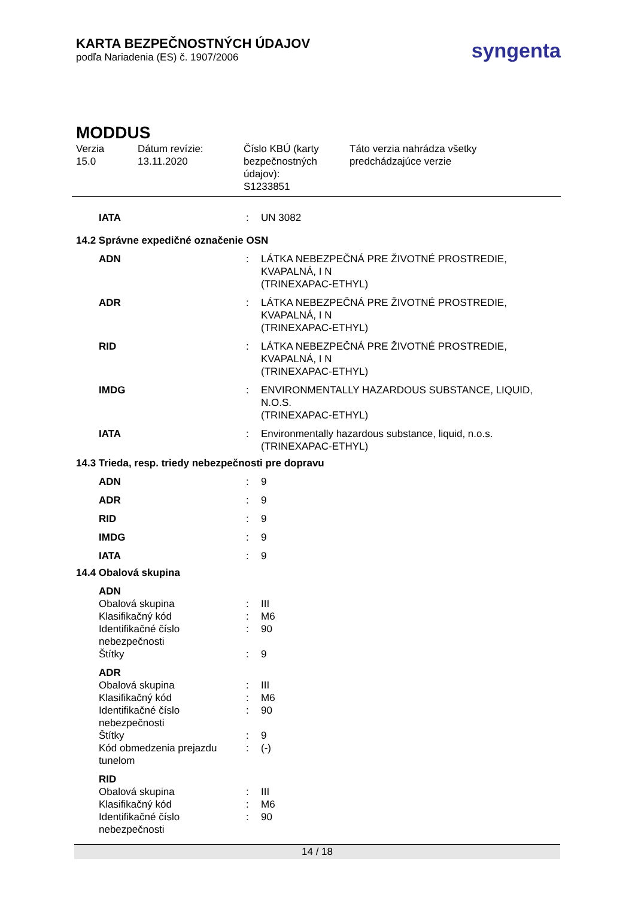syngenta
KARTA BEZPEČNOSTNÝCH ÚDAJOV
podľa Nariadenia (ES) č. 1907/2006
MODDUS
Verzia
15.0
Dátum revízie:
13.11.2020
Číslo KBÚ (karty bezpečnostných údajov):
S1233851
Táto verzia nahrádza všetky
predchádzajúce verzie
| IATA | : | UN 3082 |
14.2 Správne expedičné označenie OSN
| ADN | : | LÁTKA NEBEZPEČNÁ PRE ŽIVOTNÉ PROSTREDIE, KVAPALNÁ, I N (TRINEXAPAC-ETHYL) |
| ADR | : | LÁTKA NEBEZPEČNÁ PRE ŽIVOTNÉ PROSTREDIE, KVAPALNÁ, I N (TRINEXAPAC-ETHYL) |
| RID | : | LÁTKA NEBEZPEČNÁ PRE ŽIVOTNÉ PROSTREDIE, KVAPALNÁ, I N (TRINEXAPAC-ETHYL) |
| IMDG | : | ENVIRONMENTALLY HAZARDOUS SUBSTANCE, LIQUID, N.O.S. (TRINEXAPAC-ETHYL) |
| IATA | : | Environmentally hazardous substance, liquid, n.o.s. (TRINEXAPAC-ETHYL) |
14.3 Trieda, resp. triedy nebezpečnosti pre dopravu
| ADN | : | 9 |
| ADR | : | 9 |
| RID | : | 9 |
| IMDG | : | 9 |
| IATA | : | 9 |
14.4 Obalová skupina
| ADN | | |
| Obalová skupina | : | III |
| Klasifikačný kód | : | M6 |
| Identifikačné číslo nebezpečnosti | : | 90 |
| Štítky | : | 9 |
| ADR | | |
| Obalová skupina | : | III |
| Klasifikačný kód | : | M6 |
| Identifikačné číslo nebezpečnosti | : | 90 |
| Štítky | : | 9 |
| Kód obmedzenia prejazdu tunelom | : | (-) |
| RID | | |
| Obalová skupina | : | III |
| Klasifikačný kód | : | M6 |
| Identifikačné číslo nebezpečnosti | : | 90 |
14 / 18